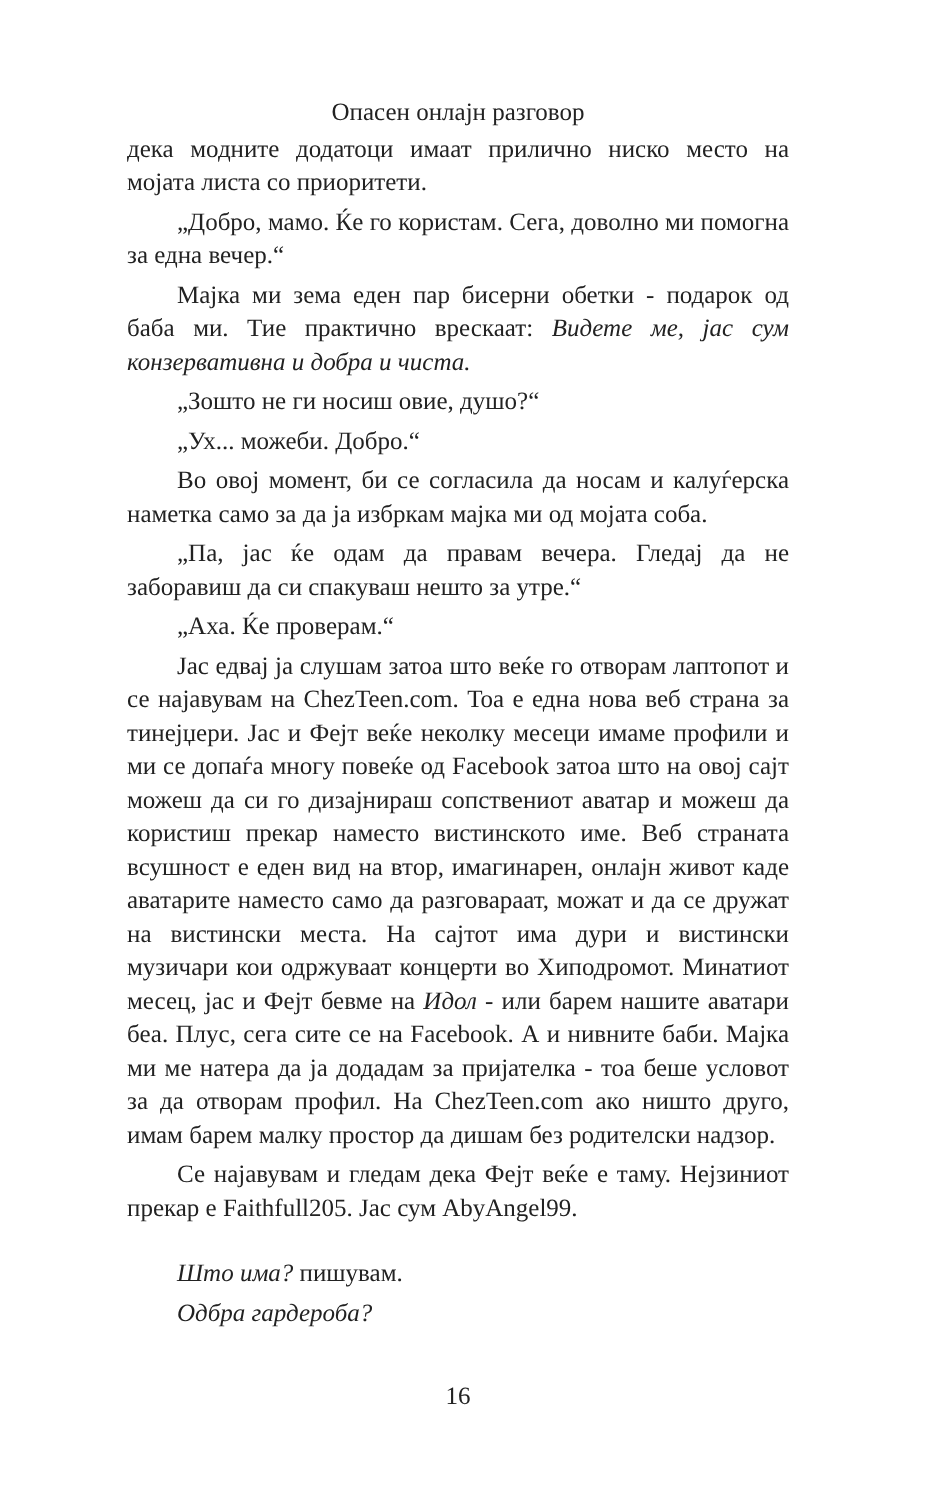Опасен онлајн разговор
дека модните додатоци имаат прилично ниско место на мојата листа со приоритети.
„Добро, мамо. Ќе го користам. Сега, доволно ми помогна за една вечер.“
Мајка ми зема еден пар бисерни обетки - подарок од баба ми. Тие практично врескаат: Видете ме, јас сум конзервативна и добра и чиста.
„Зошто не ги носиш овие, душо?“
„Ух... можеби. Добро.“
Во овој момент, би се согласила да носам и калуѓерска наметка само за да ја избркам мајка ми од мојата соба.
„Па, јас ќе одам да правам вечера. Гледај да не заборавиш да си спакуваш нешто за утре.“
„Аха. Ќе проверам.“
Јас едвај ја слушам затоа што веќе го отворам лаптопот и се најавувам на ChezTeen.com. Тоа е една нова веб страна за тинејџери. Јас и Фејт веќе неколку месеци имаме профили и ми се допаѓа многу повеќе од Facebook затоа што на овој сајт можеш да си го дизајнираш сопствениот аватар и можеш да користиш прекар наместо вистинското име. Веб страната всушност е еден вид на втор, имагинарен, онлајн живот каде аватарите наместо само да разговараат, можат и да се дружат на вистински места. На сајтот има дури и вистински музичари кои одржуваат концерти во Хиподромот. Минатиот месец, јас и Фејт бевме на Идол - или барем нашите аватари беа. Плус, сега сите се на Facebook. А и нивните баби. Мајка ми ме натера да ја додадам за пријателка - тоа беше условот за да отворам профил. На ChezTeen.com ако ништо друго, имам барем малку простор да дишам без родителски надзор.
Се најавувам и гледам дека Фејт веќе е таму. Нејзиниот прекар е Faithfull205. Јас сум AbyAngel99.
Што има? пишувам.
Одбра гардероба?
16